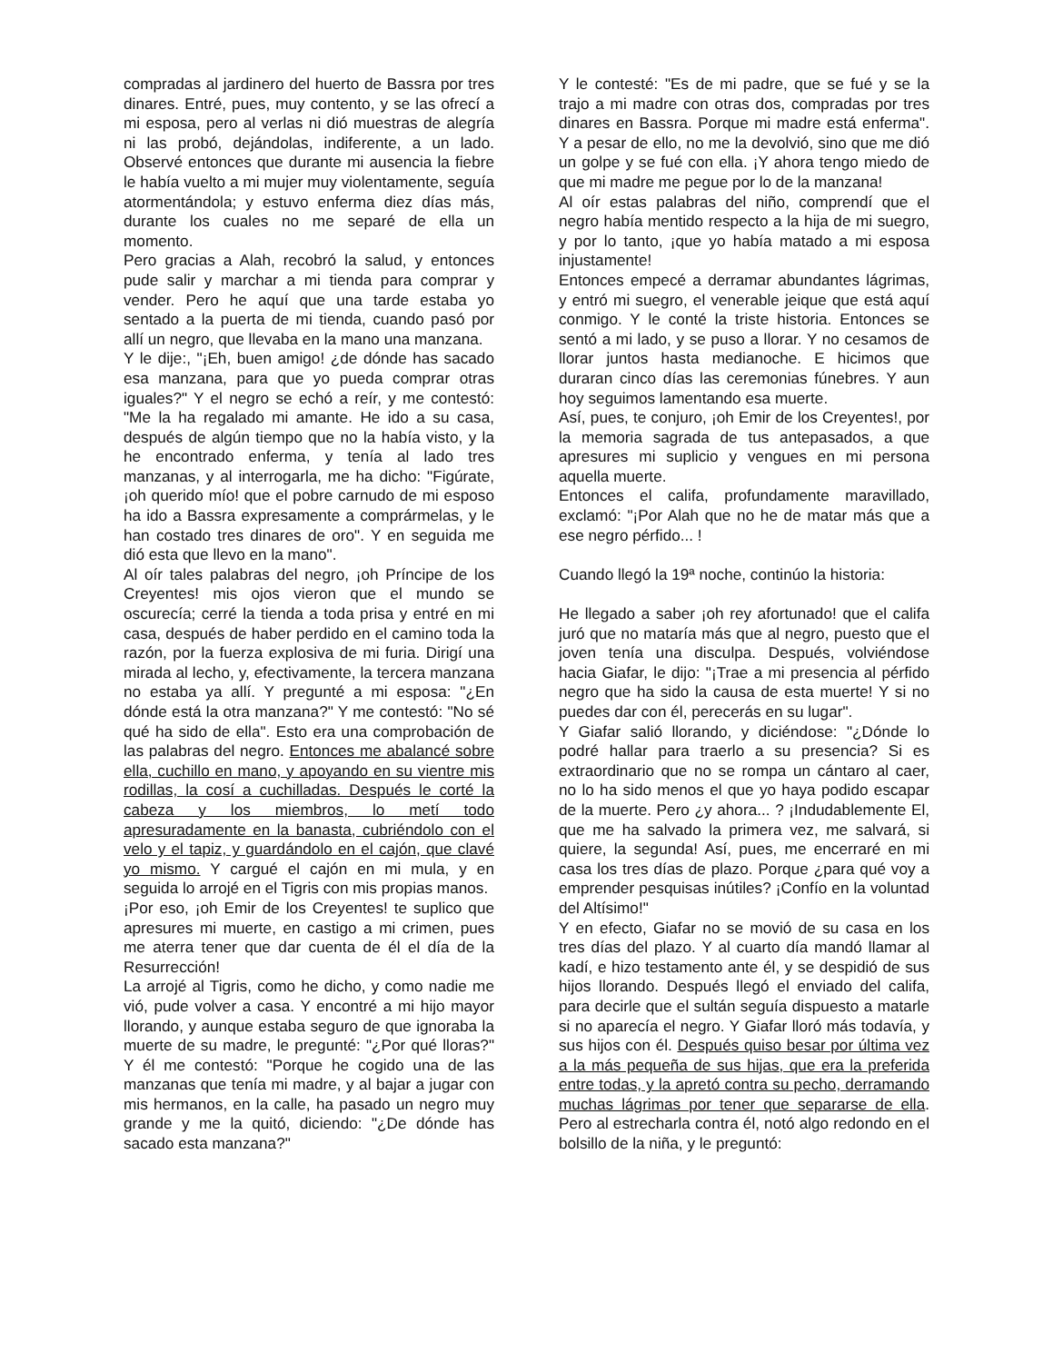compradas al jardinero del huerto de Bassra por tres dinares. Entré, pues, muy contento, y se las ofrecí a mi esposa, pero al verlas ni dió muestras de alegría ni las probó, dejándolas, indiferente, a un lado. Observé entonces que durante mi ausencia la fiebre le había vuelto a mi mujer muy violentamente, seguía atormentándola; y estuvo enferma diez días más, durante los cuales no me separé de ella un momento.
Pero gracias a Alah, recobró la salud, y entonces pude salir y marchar a mi tienda para comprar y vender. Pero he aquí que una tarde estaba yo sentado a la puerta de mi tienda, cuando pasó por allí un negro, que llevaba en la mano una manzana.
Y le dije:, "¡Eh, buen amigo! ¿de dónde has sacado esa manzana, para que yo pueda comprar otras iguales?" Y el negro se echó a reír, y me contestó: "Me la ha regalado mi amante. He ido a su casa, después de algún tiempo que no la había visto, y la he encontrado enferma, y tenía al lado tres manzanas, y al interrogarla, me ha dicho: "Figúrate, ¡oh querido mío! que el pobre carnudo de mi esposo ha ido a Bassra expresamente a comprármelas, y le han costado tres dinares de oro". Y en seguida me dió esta que llevo en la mano".
Al oír tales palabras del negro, ¡oh Príncipe de los Creyentes! mis ojos vieron que el mundo se oscurecía; cerré la tienda a toda prisa y entré en mi casa, después de haber perdido en el camino toda la razón, por la fuerza explosiva de mi furia. Dirigí una mirada al lecho, y, efectivamente, la tercera manzana no estaba ya allí. Y pregunté a mi esposa: "¿En dónde está la otra manzana?" Y me contestó: "No sé qué ha sido de ella". Esto era una comprobación de las palabras del negro. Entonces me abalancé sobre ella, cuchillo en mano, y apoyando en su vientre mis rodillas, la cosí a cuchilladas. Después le corté la cabeza y los miembros, lo metí todo apresuradamente en la banasta, cubriéndolo con el velo y el tapiz, y guardándolo en el cajón, que clavé yo mismo. Y cargué el cajón en mi mula, y en seguida lo arrojé en el Tigris con mis propias manos.
¡Por eso, ¡oh Emir de los Creyentes! te suplico que apresures mi muerte, en castigo a mi crimen, pues me aterra tener que dar cuenta de él el día de la Resurrección!
La arrojé al Tigris, como he dicho, y como nadie me vió, pude volver a casa. Y encontré a mi hijo mayor llorando, y aunque estaba seguro de que ignoraba la muerte de su madre, le pregunté: "¿Por qué lloras?" Y él me contestó: "Porque he cogido una de las manzanas que tenía mi madre, y al bajar a jugar con mis hermanos, en la calle, ha pasado un negro muy grande y me la quitó, diciendo: "¿De dónde has sacado esta manzana?"
Y le contesté: "Es de mi padre, que se fué y se la trajo a mi madre con otras dos, compradas por tres dinares en Bassra. Porque mi madre está enferma". Y a pesar de ello, no me la devolvió, sino que me dió un golpe y se fué con ella. ¡Y ahora tengo miedo de que mi madre me pegue por lo de la manzana!
Al oír estas palabras del niño, comprendí que el negro había mentido respecto a la hija de mi suegro, y por lo tanto, ¡que yo había matado a mi esposa injustamente!
Entonces empecé a derramar abundantes lágrimas, y entró mi suegro, el venerable jeique que está aquí conmigo. Y le conté la triste historia. Entonces se sentó a mi lado, y se puso a llorar. Y no cesamos de llorar juntos hasta medianoche. E hicimos que duraran cinco días las ceremonias fúnebres. Y aun hoy seguimos lamentando esa muerte.
Así, pues, te conjuro, ¡oh Emir de los Creyentes!, por la memoria sagrada de tus antepasados, a que apresures mi suplicio y vengues en mi persona aquella muerte.
Entonces el califa, profundamente maravillado, exclamó: "¡Por Alah que no he de matar más que a ese negro pérfido... !
Cuando llegó la 19ª noche, continúo la historia:
He llegado a saber ¡oh rey afortunado! que el califa juró que no mataría más que al negro, puesto que el joven tenía una disculpa. Después, volviéndose hacia Giafar, le dijo: "¡Trae a mi presencia al pérfido negro que ha sido la causa de esta muerte! Y si no puedes dar con él, perecerás en su lugar".
Y Giafar salió llorando, y diciéndose: "¿Dónde lo podré hallar para traerlo a su presencia? Si es extraordinario que no se rompa un cántaro al caer, no lo ha sido menos el que yo haya podido escapar de la muerte. Pero ¿y ahora... ? ¡Indudablemente El, que me ha salvado la primera vez, me salvará, si quiere, la segunda! Así, pues, me encerraré en mi casa los tres días de plazo. Porque ¿para qué voy a emprender pesquisas inútiles? ¡Confío en la voluntad del Altísimo!"
Y en efecto, Giafar no se movió de su casa en los tres días del plazo. Y al cuarto día mandó llamar al kadí, e hizo testamento ante él, y se despidió de sus hijos llorando. Después llegó el enviado del califa, para decirle que el sultán seguía dispuesto a matarle si no aparecía el negro. Y Giafar lloró más todavía, y sus hijos con él. Después quiso besar por última vez a la más pequeña de sus hijas, que era la preferida entre todas, y la apretó contra su pecho, derramando muchas lágrimas por tener que separarse de ella. Pero al estrecharla contra él, notó algo redondo en el bolsillo de la niña, y le preguntó: